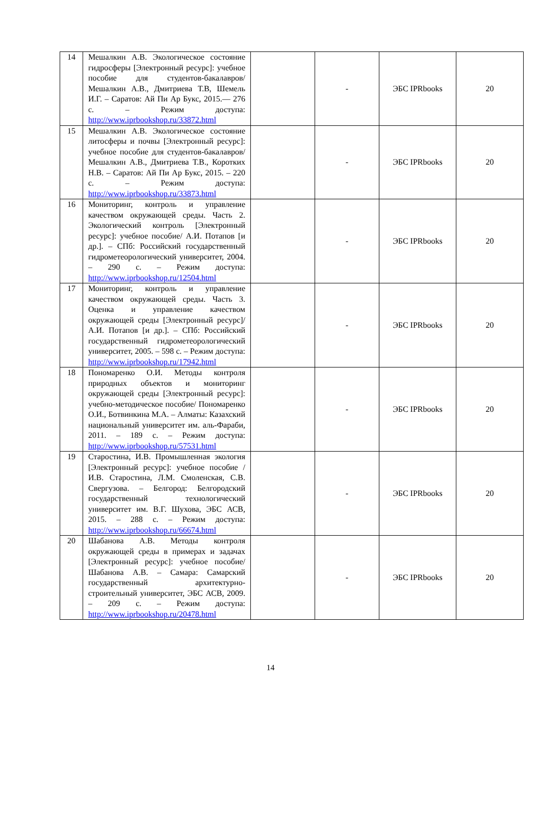| 14 | Мешалкин А.В. Экологическое состояние гидросферы [Электронный ресурс]: учебное пособие для студентов-бакалавров/ Мешалкин А.В., Дмитриева Т.В, Шемель И.Г. – Саратов: Ай Пи Ар Букс, 2015.— 276 с. – Режим доступа: http://www.iprbookshop.ru/33872.html | | - | ЭБС IPRbooks | 20 |
| 15 | Мешалкин А.В. Экологическое состояние литосферы и почвы [Электронный ресурс]: учебное пособие для студентов-бакалавров/ Мешалкин А.В., Дмитриева Т.В., Коротких Н.В. – Саратов: Ай Пи Ар Букс, 2015. – 220 с. – Режим доступа: http://www.iprbookshop.ru/33873.html | | - | ЭБС IPRbooks | 20 |
| 16 | Мониторинг, контроль и управление качеством окружающей среды. Часть 2. Экологический контроль [Электронный ресурс]: учебное пособие/ А.И. Потапов [и др.]. – СПб: Российский государственный гидрометеорологический университет, 2004. – 290 с. – Режим доступа: http://www.iprbookshop.ru/12504.html | | - | ЭБС IPRbooks | 20 |
| 17 | Мониторинг, контроль и управление качеством окружающей среды. Часть 3. Оценка и управление качеством окружающей среды [Электронный ресурс]/ А.И. Потапов [и др.]. – СПб: Российский государственный гидрометеорологический университет, 2005. – 598 с. – Режим доступа: http://www.iprbookshop.ru/17942.html | | - | ЭБС IPRbooks | 20 |
| 18 | Пономаренко О.И. Методы контроля природных объектов и мониторинг окружающей среды [Электронный ресурс]: учебно-методическое пособие/ Пономаренко О.И., Ботвинкина М.А. – Алматы: Казахский национальный университет им. аль-Фараби, 2011. – 189 с. – Режим доступа: http://www.iprbookshop.ru/57531.html | | - | ЭБС IPRbooks | 20 |
| 19 | Старостина, И.В. Промышленная экология [Электронный ресурс]: учебное пособие / И.В. Старостина, Л.М. Смоленская, С.В. Свергузова. – Белгород: Белгородский государственный технологический университет им. В.Г. Шухова, ЭБС АСВ, 2015. – 288 с. – Режим доступа: http://www.iprbookshop.ru/66674.html | | - | ЭБС IPRbooks | 20 |
| 20 | Шабанова А.В. Методы контроля окружающей среды в примерах и задачах [Электронный ресурс]: учебное пособие/ Шабанова А.В. – Самара: Самарский государственный архитектурно-строительный университет, ЭБС АСВ, 2009. – 209 с. – Режим доступа: http://www.iprbookshop.ru/20478.html | | - | ЭБС IPRbooks | 20 |
14